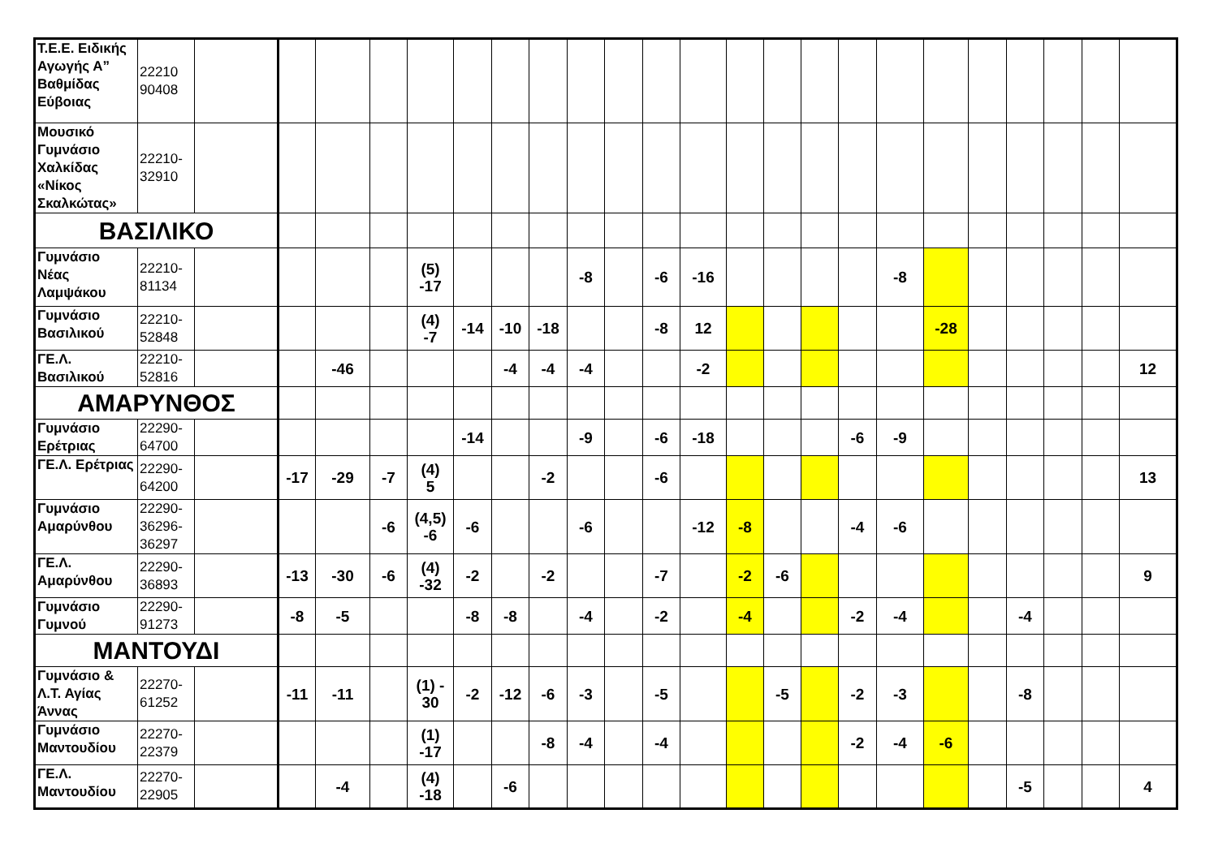| Τ.Ε.Ε. Ειδικής Αγωγής Α” Βαθμίδας Εύβοιας | 22210 90408 | | | | | | | | | | | | | | | | | | | | | | | |
| Μουσικό Γυμνάσιο Χαλκίδας «Νίκος Σκαλκώτας» | 22210-32910 | | | | | | | | | | | | | | | | | | | | | | | |
| ΒΑΣΙΛΙΚΟ | | | | | | | | | | | | | | | | | | | | | | | | |
| Γυμνάσιο Νέας Λαμψάκου | 22210-81134 | | | | | (5) -17 | | | | -8 | | -6 | -16 | | | | | -8 | | | | | | |
| Γυμνάσιο Βασιλικού | 22210-52848 | | | | | (4) -7 | -14 | -10 | -18 | | | -8 | 12 | | | | | | -28 | | | | | |
| ΓΕ.Λ. Βασιλικού | 22210-52816 | | | -46 | | | | -4 | -4 | -4 | | | -2 | | | | | | | | | | | 12 |
| ΑΜΑΡΥΝΘΟΣ | | | | | | | | | | | | | | | | | | | | | | | | |
| Γυμνάσιο Ερέτριας | 22290-64700 | | | | | | -14 | | | -9 | | -6 | -18 | | | | -6 | -9 | | | | | | |
| ΓΕ.Λ. Ερέτριας | 22290-64200 | | -17 | -29 | -7 | (4) 5 | | | -2 | | | -6 | | | | | | | | | | | | 13 |
| Γυμνάσιο Αμαρύνθου | 22290-36296-36297 | | | | -6 | (4,5) -6 | -6 | | | -6 | | | -12 | -8 | | | -4 | -6 | | | | | | |
| ΓΕ.Λ. Αμαρύνθου | 22290-36893 | | -13 | -30 | -6 | (4) -32 | -2 | | -2 | | | -7 | | -2 | -6 | | | | | | | | | 9 |
| Γυμνάσιο Γυμνού | 22290-91273 | | -8 | -5 | | | -8 | -8 | | -4 | | -2 | | -4 | | | -2 | -4 | | | -4 | | | |
| ΜΑΝΤΟΥΔΙ | | | | | | | | | | | | | | | | | | | | | | | | |
| Γυμνάσιο & Λ.Τ. Αγίας Άννας | 22270-61252 | | -11 | -11 | | (1) - 30 | -2 | -12 | -6 | -3 | | -5 | | | -5 | | -2 | -3 | | | -8 | | | |
| Γυμνάσιο Μαντουδίου | 22270-22379 | | | | | (1) -17 | | | -8 | -4 | | -4 | | | | | -2 | -4 | -6 | | | | | |
| ΓΕ.Λ. Μαντουδίου | 22270-22905 | | | -4 | | (4) -18 | | -6 | | | | | | | | | | | | | -5 | | | 4 |